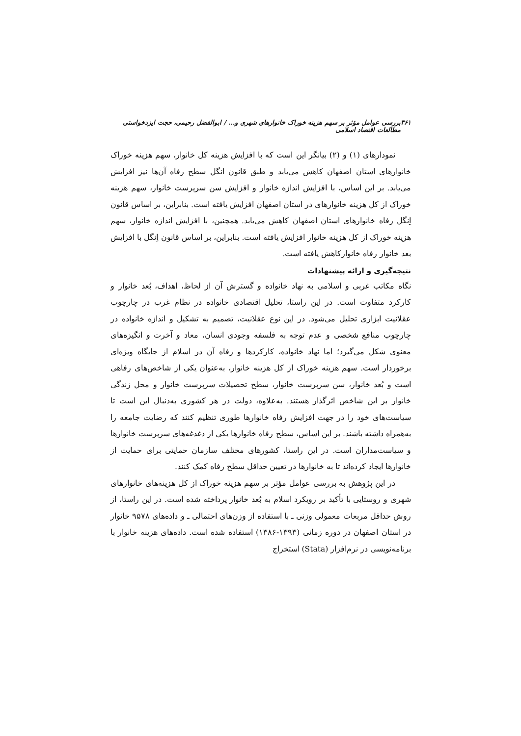۳۶۱ بررسی عوامل مؤثر بر سهم هزینه خوراک خانوارهای شهری و... / ابوالفضل رحیمی، حجت ایزدخواستی مطالعات اقتصاد اسلامی
نمودارهای (۱) و (۲) بیانگر این است که با افزایش هزینه کل خانوار، سهم هزینه خوراک خانوارهای استان اصفهان کاهش می‌یابد و طبق قانون انگل سطح رفاه آن‌ها نیز افزایش می‌یابد. بر این اساس، با افزایش اندازه خانوار و افزایش سن سرپرست خانوار، سهم هزینه خوراک از کل هزینه خانوارهای در استان اصفهان افزایش یافته است. بنابراین، بر اساس قانون اِنگل رفاه خانوارهای استان اصفهان کاهش می‌یابد. همچنین، با افزایش اندازه خانوار، سهم هزینه خوراک از کل هزینه خانوار افزایش یافته است. بنابراین، بر اساس قانون اِنگل با افزایش بعد خانوار رفاه خانوارکاهش یافته است.
نتیجه‌گیری و ارائه پیشنهادات
نگاه مکاتب غربی و اسلامی به نهاد خانواده و گسترش آن از لحاظ، اهداف، بُعد خانوار و کارکرد متفاوت است. در این راستا، تحلیل اقتصادی خانواده در نظام غرب در چارچوب عقلانیت ابزاری تحلیل می‌شود. در این نوع عقلانیت، تصمیم به تشکیل و اندازه خانواده در چارچوب منافع شخصی و عدم توجه به فلسفه وجودی انسان، معاد و آخرت و انگیزه‌های معنوی شکل می‌گیرد؛ اما نهاد خانواده، کارکردها و رفاه آن در اسلام از جایگاه ویژه‌ای برخوردار است. سهم هزینه خوراک از کل هزینه خانوار، به‌عنوان یکی از شاخص‌های رفاهی است و بُعد خانوار، سن سرپرست خانوار، سطح تحصیلات سرپرست خانوار و محل زندگی خانوار بر این شاخص اثرگذار هستند. به‌علاوه، دولت در هر کشوری به‌دنبال این است تا سیاست‌های خود را در جهت افزایش رفاه خانوارها طوری تنظیم کنند که رضایت جامعه را به‌همراه داشته باشند. بر این اساس، سطح رفاه خانوارها یکی از دغدغه‌های سرپرست خانوارها و سیاست‌مداران است. در این راستا، کشورهای مختلف سازمان حمایتی برای حمایت از خانوارها ایجاد کرده‌اند تا به خانوارها در تعیین حداقل سطح رفاه کمک کنند.
در این پژوهش به بررسی عوامل مؤثر بر سهم هزینه خوراک از کل هزینه‌های خانوارهای شهری و روستایی با تأکید بر رویکرد اسلام به بُعد خانوار پرداخته شده است. در این راستا، از روش حداقل مربعات معمولی وزنی ـ با استفاده از وزن‌های احتمالی ـ و داده‌های ۹۵۷۸ خانوار در استان اصفهان در دوره زمانی (۱۳۹۳-۱۳۸۶) استفاده شده است. داده‌های هزینه خانوار با برنامه‌نویسی در نرم‌افزار (Stata) استخراج